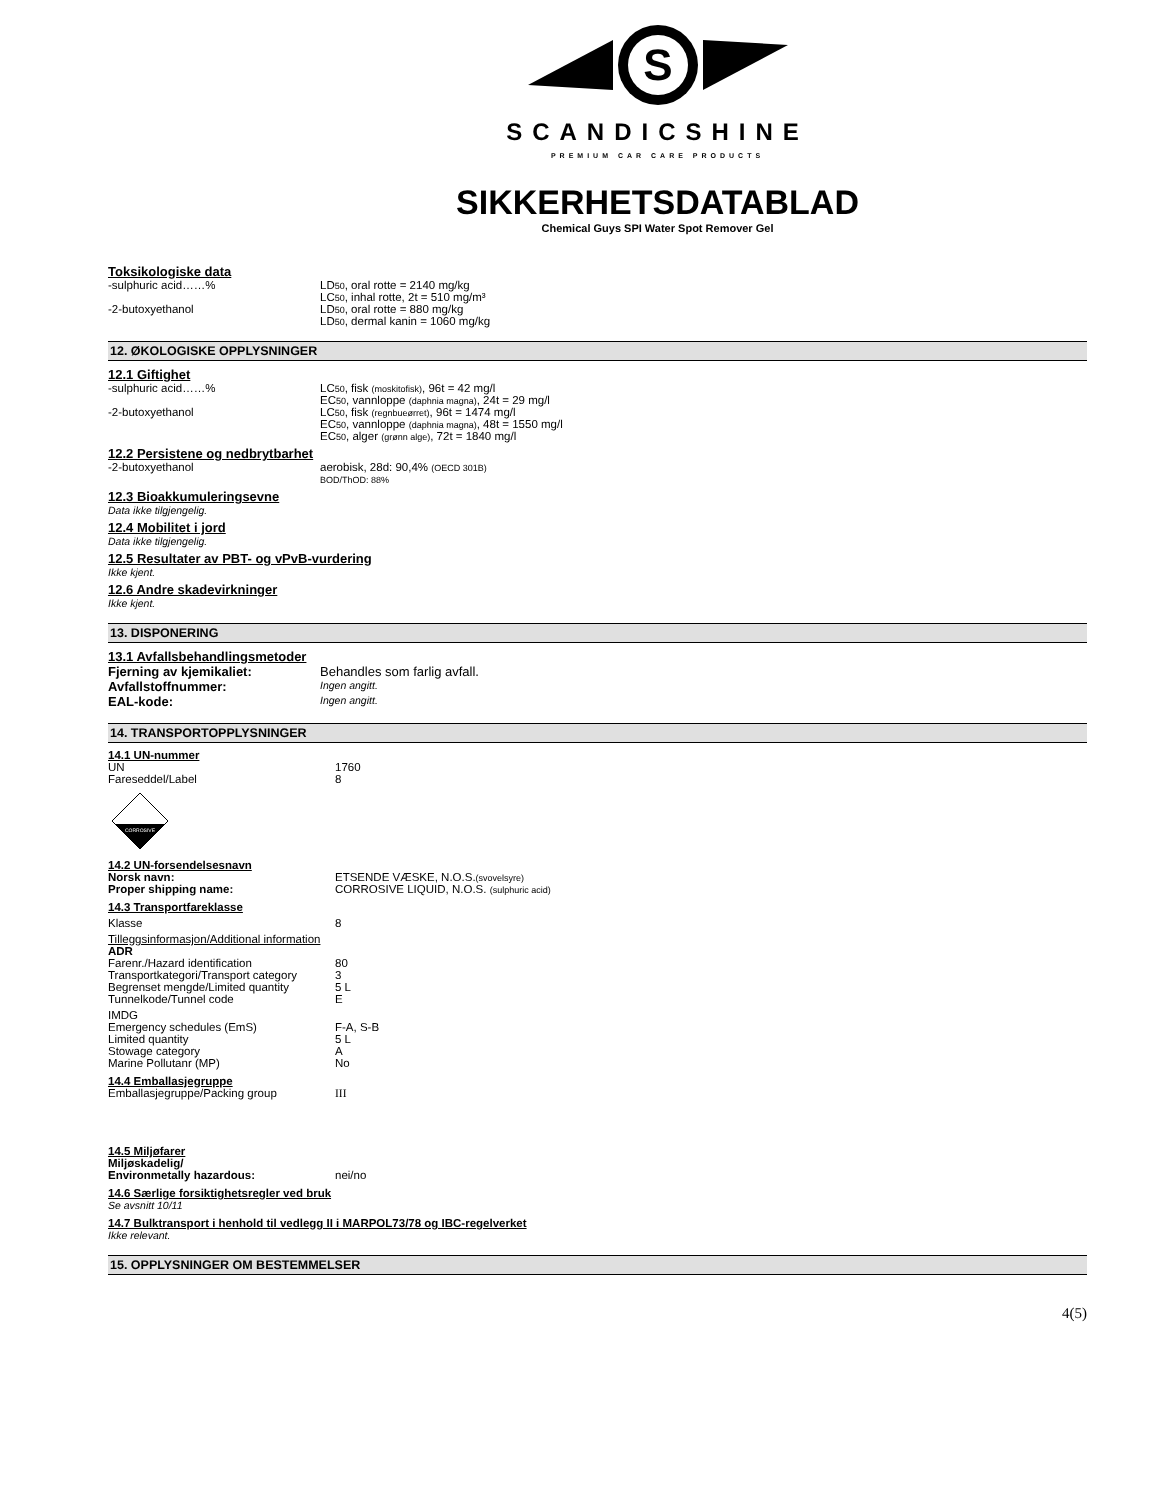S
SCANDICSHINE
PREMIUM CAR CARE PRODUCTS
SIKKERHETSDATABLAD
Chemical Guys SPI Water Spot Remover Gel
Toksikologiske data
| -sulphuric acid……% | LD 50 , oral rotte = 2140 mg/kg LC 50 , inhal rotte, 2t = 510 mg/m³ |
| -2-butoxyethanol | LD 50 , oral rotte = 880 mg/kg LD 50 , dermal kanin = 1060 mg/kg |
12. ØKOLOGISKE OPPLYSNINGER
12.1 Giftighet
| -sulphuric acid……% | LC 50 , fisk (moskitofisk) , 96t = 42 mg/l EC 50 , vannloppe (daphnia magna) , 24t = 29 mg/l |
| -2-butoxyethanol | LC 50 , fisk (regnbueørret) , 96t = 1474 mg/l EC 50 , vannloppe (daphnia magna) , 48t = 1550 mg/l EC 50 , alger (grønn alge) , 72t = 1840 mg/l |
12.2 Persistene og nedbrytbarhet
| -2-butoxyethanol | aerobisk, 28d: 90,4% (OECD 301B) BOD/ThOD: 88% |
12.3 Bioakkumuleringsevne
Data ikke tilgjengelig.
12.4 Mobilitet i jord
Data ikke tilgjengelig.
12.5 Resultater av PBT- og vPvB-vurdering
Ikke kjent.
12.6 Andre skadevirkninger
Ikke kjent.
13. DISPONERING
13.1 Avfallsbehandlingsmetoder
| Fjerning av kjemikaliet: | Behandles som farlig avfall. |
| Avfallstoffnummer: | Ingen angitt. |
| EAL-kode: | Ingen angitt. |
14. TRANSPORTOPPLYSNINGER
14.1 UN-nummer
| UN | 1760 |
| Fareseddel/Label | 8 |
CORROSIVE
14.2 UN-forsendelsesnavn
| Norsk navn: | ETSENDE VÆSKE, N.O.S. (svovelsyre) |
| Proper shipping name: | CORROSIVE LIQUID, N.O.S. (sulphuric acid) |
14.3 Transportfareklasse
| Klasse | 8 |
Tilleggsinformasjon/Additional information
ADR
| Farenr./Hazard identification | 80 |
| Transportkategori/Transport category | 3 |
| Begrenset mengde/Limited quantity | 5 L |
| Tunnelkode/Tunnel code | E |
IMDG
| Emergency schedules (EmS) | F-A, S-B |
| Limited quantity | 5 L |
| Stowage category | A |
| Marine Pollutanr (MP) | No |
14.4 Emballasjegruppe
| Emballasjegruppe/Packing group | III |
14.5 Miljøfarer
Miljøskadelig/
| Environmetally hazardous: | nei/no |
14.6 Særlige forsiktighetsregler ved bruk
Se avsnitt 10/11
14.7 Bulktransport i henhold til vedlegg II i MARPOL73/78 og IBC-regelverket
Ikke relevant.
15. OPPLYSNINGER OM BESTEMMELSER
4(5)